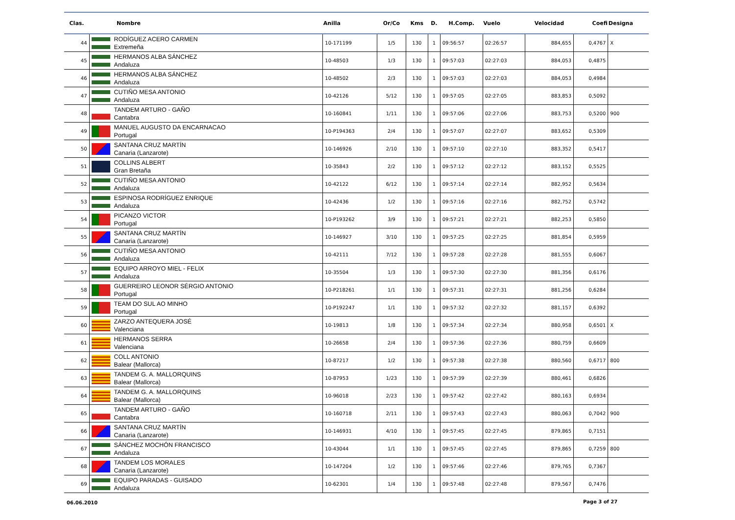| Clas. | Nombre | Anilla | Or/Co | Kms | D. | H.Comp. | Vuelo | Velocidad | Coefi | Designa |
| --- | --- | --- | --- | --- | --- | --- | --- | --- | --- | --- |
| 44 | RODÍGUEZ ACERO CARMEN Extremeña | 10-171199 | 1/5 | 130 | 1 | 09:56:57 | 02:26:57 | 884,655 | 0,4767 | X |
| 45 | HERMANOS ALBA SÁNCHEZ Andaluza | 10-48503 | 1/3 | 130 | 1 | 09:57:03 | 02:27:03 | 884,053 | 0,4875 | |
| 46 | HERMANOS ALBA SÁNCHEZ Andaluza | 10-48502 | 2/3 | 130 | 1 | 09:57:03 | 02:27:03 | 884,053 | 0,4984 | |
| 47 | CUTIÑO MESA ANTONIO Andaluza | 10-42126 | 5/12 | 130 | 1 | 09:57:05 | 02:27:05 | 883,853 | 0,5092 | |
| 48 | TANDEM ARTURO - GAÑO Cantabra | 10-160841 | 1/11 | 130 | 1 | 09:57:06 | 02:27:06 | 883,753 | 0,5200 | 900 |
| 49 | MANUEL AUGUSTO DA ENCARNACAO Portugal | 10-P194363 | 2/4 | 130 | 1 | 09:57:07 | 02:27:07 | 883,652 | 0,5309 | |
| 50 | SANTANA CRUZ MARTÍN Canaria (Lanzarote) | 10-146926 | 2/10 | 130 | 1 | 09:57:10 | 02:27:10 | 883,352 | 0,5417 | |
| 51 | COLLINS ALBERT Gran Bretaña | 10-35843 | 2/2 | 130 | 1 | 09:57:12 | 02:27:12 | 883,152 | 0,5525 | |
| 52 | CUTIÑO MESA ANTONIO Andaluza | 10-42122 | 6/12 | 130 | 1 | 09:57:14 | 02:27:14 | 882,952 | 0,5634 | |
| 53 | ESPINOSA RODRÍGUEZ ENRIQUE Andaluza | 10-42436 | 1/2 | 130 | 1 | 09:57:16 | 02:27:16 | 882,752 | 0,5742 | |
| 54 | PICANZO VICTOR Portugal | 10-P193262 | 3/9 | 130 | 1 | 09:57:21 | 02:27:21 | 882,253 | 0,5850 | |
| 55 | SANTANA CRUZ MARTÍN Canaria (Lanzarote) | 10-146927 | 3/10 | 130 | 1 | 09:57:25 | 02:27:25 | 881,854 | 0,5959 | |
| 56 | CUTIÑO MESA ANTONIO Andaluza | 10-42111 | 7/12 | 130 | 1 | 09:57:28 | 02:27:28 | 881,555 | 0,6067 | |
| 57 | EQUIPO ARROYO MIEL - FELIX Andaluza | 10-35504 | 1/3 | 130 | 1 | 09:57:30 | 02:27:30 | 881,356 | 0,6176 | |
| 58 | GUERREIRO LEONOR SÉRGIO ANTONIO Portugal | 10-P218261 | 1/1 | 130 | 1 | 09:57:31 | 02:27:31 | 881,256 | 0,6284 | |
| 59 | TEAM DO SUL AO MINHO Portugal | 10-P192247 | 1/1 | 130 | 1 | 09:57:32 | 02:27:32 | 881,157 | 0,6392 | |
| 60 | ZARZO ANTEQUERA JOSÉ Valenciana | 10-19813 | 1/8 | 130 | 1 | 09:57:34 | 02:27:34 | 880,958 | 0,6501 | X |
| 61 | HERMANOS SERRA Valenciana | 10-26658 | 2/4 | 130 | 1 | 09:57:36 | 02:27:36 | 880,759 | 0,6609 | |
| 62 | COLL ANTONIO Balear (Mallorca) | 10-87217 | 1/2 | 130 | 1 | 09:57:38 | 02:27:38 | 880,560 | 0,6717 | 800 |
| 63 | TANDEM G. A. MALLORQUINS Balear (Mallorca) | 10-87953 | 1/23 | 130 | 1 | 09:57:39 | 02:27:39 | 880,461 | 0,6826 | |
| 64 | TANDEM G. A. MALLORQUINS Balear (Mallorca) | 10-96018 | 2/23 | 130 | 1 | 09:57:42 | 02:27:42 | 880,163 | 0,6934 | |
| 65 | TANDEM ARTURO - GAÑO Cantabra | 10-160718 | 2/11 | 130 | 1 | 09:57:43 | 02:27:43 | 880,063 | 0,7042 | 900 |
| 66 | SANTANA CRUZ MARTÍN Canaria (Lanzarote) | 10-146931 | 4/10 | 130 | 1 | 09:57:45 | 02:27:45 | 879,865 | 0,7151 | |
| 67 | SÁNCHEZ MOCHÓN FRANCISCO Andaluza | 10-43044 | 1/1 | 130 | 1 | 09:57:45 | 02:27:45 | 879,865 | 0,7259 | 800 |
| 68 | TANDEM LOS MORALES Canaria (Lanzarote) | 10-147204 | 1/2 | 130 | 1 | 09:57:46 | 02:27:46 | 879,765 | 0,7367 | |
| 69 | EQUIPO PARADAS - GUISADO Andaluza | 10-62301 | 1/4 | 130 | 1 | 09:57:48 | 02:27:48 | 879,567 | 0,7476 | |
06.06.2010 Page 3 of 27